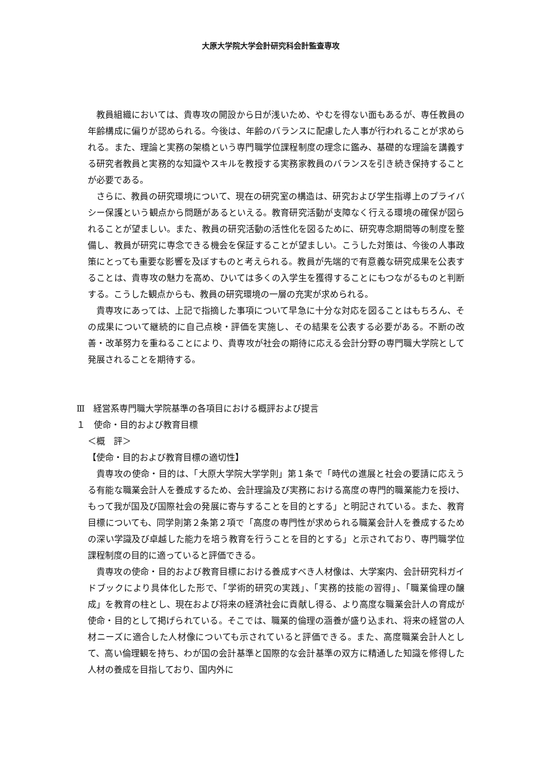大原大学院大学会計研究科会計監査専攻
教員組織においては、貴専攻の開設から日が浅いため、やむを得ない面もあるが、専任教員の年齢構成に偏りが認められる。今後は、年齢のバランスに配慮した人事が行われることが求められる。また、理論と実務の架橋という専門職学位課程制度の理念に鑑み、基礎的な理論を講義する研究者教員と実務的な知識やスキルを教授する実務家教員のバランスを引き続き保持することが必要である。
さらに、教員の研究環境について、現在の研究室の構造は、研究および学生指導上のプライバシー保護という観点から問題があるといえる。教育研究活動が支障なく行える環境の確保が図られることが望ましい。また、教員の研究活動の活性化を図るために、研究専念期間等の制度を整備し、教員が研究に専念できる機会を保証することが望ましい。こうした対策は、今後の人事政策にとっても重要な影響を及ぼすものと考えられる。教員が先端的で有意義な研究成果を公表することは、貴専攻の魅力を高め、ひいては多くの入学生を獲得することにもつながるものと判断する。こうした観点からも、教員の研究環境の一層の充実が求められる。
貴専攻にあっては、上記で指摘した事項について早急に十分な対応を図ることはもちろん、その成果について継続的に自己点検・評価を実施し、その結果を公表する必要がある。不断の改善・改革努力を重ねることにより、貴専攻が社会の期待に応える会計分野の専門職大学院として発展されることを期待する。
Ⅲ　経営系専門職大学院基準の各項目における概評および提言
１　使命・目的および教育目標
＜概　評＞
【使命・目的および教育目標の適切性】
貴専攻の使命・目的は、「大原大学院大学学則」第１条で「時代の進展と社会の要請に応えうる有能な職業会計人を養成するため、会計理論及び実務における高度の専門的職業能力を授け、もって我が国及び国際社会の発展に寄与することを目的とする」と明記されている。また、教育目標についても、同学則第２条第２項で「高度の専門性が求められる職業会計人を養成するための深い学識及び卓越した能力を培う教育を行うことを目的とする」と示されており、専門職学位課程制度の目的に適っていると評価できる。
貴専攻の使命・目的および教育目標における養成すべき人材像は、大学案内、会計研究科ガイドブックにより具体化した形で、「学術的研究の実践」、「実務的技能の習得」、「職業倫理の醸成」を教育の柱とし、現在および将来の経済社会に貢献し得る、より高度な職業会計人の育成が使命・目的として掲げられている。そこでは、職業的倫理の涵養が盛り込まれ、将来の経営の人材ニーズに適合した人材像についても示されていると評価できる。また、高度職業会計人として、高い倫理観を持ち、わが国の会計基準と国際的な会計基準の双方に精通した知識を修得した人材の養成を目指しており、国内外に